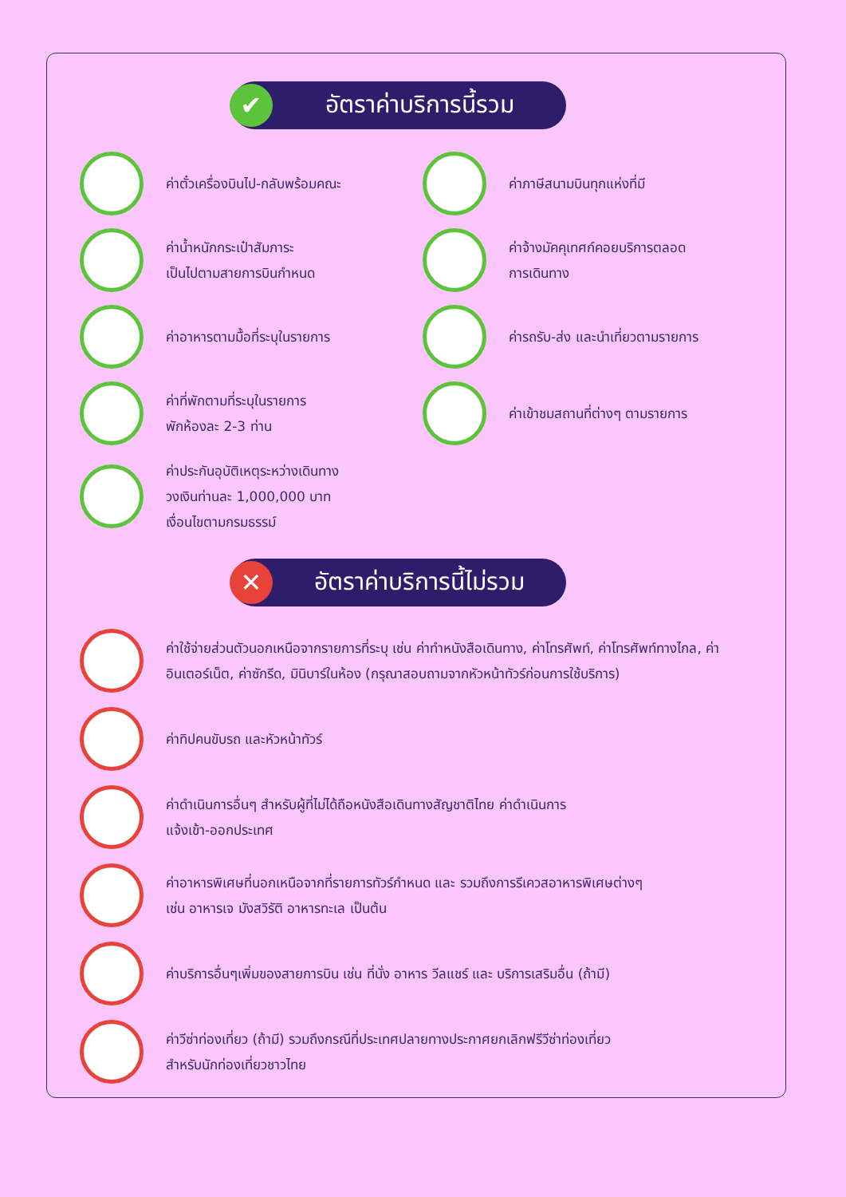✔
อัตราค่าบริการนี้รวม
ค่าตั๋วเครื่องบินไป-กลับพร้อมคณะ
ค่าภาษีสนามบินทุกแห่งที่มี
ค่าน้ำหนักกระเป๋าสัมภาระ
เป็นไปตามสายการบินกำหนด
ค่าจ้างมัคคุเทศก์คอยบริการตลอด
การเดินทาง
ค่าอาหารตามมื้อที่ระบุในรายการ
ค่ารถรับ-ส่ง และนำเที่ยวตามรายการ
ค่าที่พักตามที่ระบุในรายการ
พักห้องละ 2-3 ท่าน
ค่าเข้าชมสถานที่ต่างๆ ตามรายการ
ค่าประกันอุบัติเหตุระหว่างเดินทาง
วงเงินท่านละ 1,000,000 บาท
เงื่อนไขตามกรมธรรม์
✕
อัตราค่าบริการนี้ไม่รวม
ค่าใช้จ่ายส่วนตัวนอกเหนือจากรายการที่ระบุ เช่น ค่าทำหนังสือเดินทาง, ค่าโทรศัพท์, ค่าโทรศัพท์ทางไกล, ค่าอินเตอร์เน็ต, ค่าซักรีด, มินิบาร์ในห้อง (กรุณาสอบถามจากหัวหน้าทัวร์ก่อนการใช้บริการ)
ค่าทิปคนขับรถ และหัวหน้าทัวร์
ค่าดำเนินการอื่นๆ สำหรับผู้ที่ไม่ได้ถือหนังสือเดินทางสัญชาติไทย ค่าดำเนินการ
แจ้งเข้า-ออกประเทศ
ค่าอาหารพิเศษที่นอกเหนือจากที่รายการทัวร์กำหนด และ รวมถึงการรีเควสอาหารพิเศษต่างๆ
เช่น อาหารเจ มังสวิรัติ อาหารทะเล เป็นต้น
ค่าบริการอื่นๆเพิ่มของสายการบิน เช่น ที่นั่ง อาหาร วีลแชร์ และ บริการเสริมอื่น (ถ้ามี)
ค่าวีซ่าท่องเที่ยว (ถ้ามี) รวมถึงกรณีที่ประเทศปลายทางประกาศยกเลิกฟรีวีซ่าท่องเที่ยว
สำหรับนักท่องเที่ยวชาวไทย